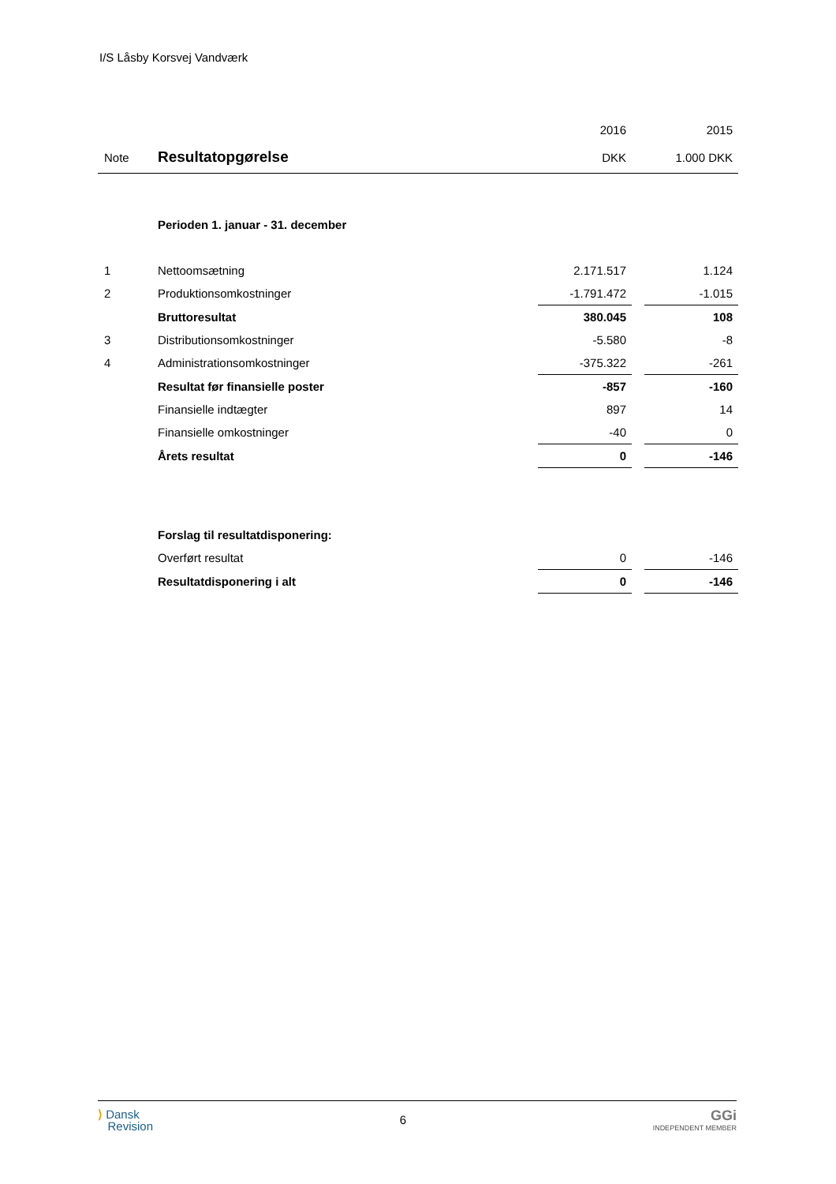I/S Låsby Korsvej Vandværk
| | | 2016 | | 2015 |
| --- | --- | --- | --- | --- |
| Note | Resultatopgørelse | DKK | | 1.000 DKK |
| | Perioden 1. januar - 31. december | | | |
| 1 | Nettoomsætning | 2.171.517 | | 1.124 |
| 2 | Produktionsomkostninger | -1.791.472 | | -1.015 |
| | Bruttoresultat | 380.045 | | 108 |
| 3 | Distributionsomkostninger | -5.580 | | -8 |
| 4 | Administrationsomkostninger | -375.322 | | -261 |
| | Resultat før finansielle poster | -857 | | -160 |
| | Finansielle indtægter | 897 | | 14 |
| | Finansielle omkostninger | -40 | | 0 |
| | Årets resultat | 0 | | -146 |
| | Forslag til resultatdisponering: | | | |
| | Overført resultat | 0 | | -146 |
| | Resultatdisponering i alt | 0 | | -146 |
⟩ Dansk
Revision
6
GGi
INDEPENDENT MEMBER